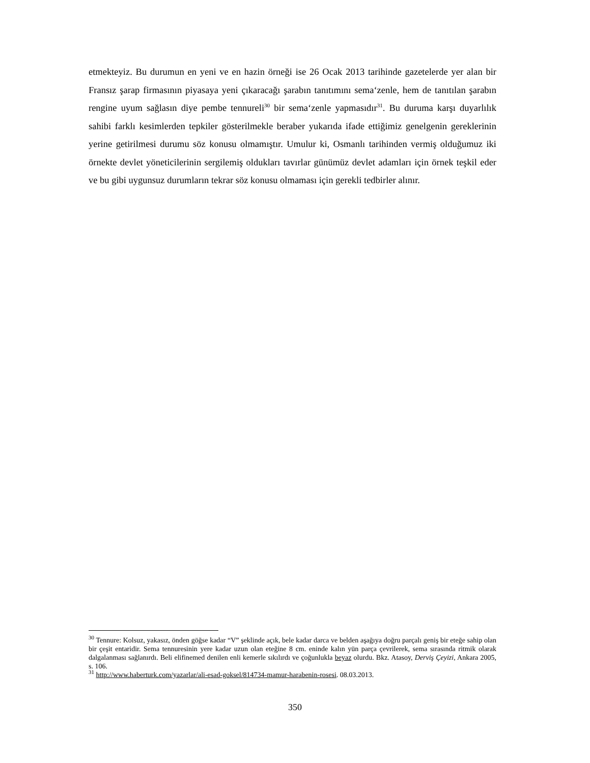etmekteyiz. Bu durumun en yeni ve en hazin örneği ise 26 Ocak 2013 tarihinde gazetelerde yer alan bir Fransız şarap firmasının piyasaya yeni çıkaracağı şarabın tanıtımını sema‘zenle, hem de tanıtılan şarabın rengine uyum sağlasın diye pembe tennureli<sup>30</sup> bir sema‘zenle yapmasıdır<sup>31</sup>. Bu duruma karşı duyarlılık sahibi farklı kesimlerden tepkiler gösterilmekle beraber yukarıda ifade ettiğimiz genelgenin gereklerinin yerine getirilmesi durumu söz konusu olmamıştır. Umulur ki, Osmanlı tarihinden vermiş olduğumuz iki örnekte devlet yöneticilerinin sergilemiş oldukları tavırlar günümüz devlet adamları için örnek teşkil eder ve bu gibi uygunsuz durumların tekrar söz konusu olmaması için gerekli tedbirler alınır.
<sup>30</sup> Tennure: Kolsuz, yakasız, önden göğse kadar “V” şeklinde açık, bele kadar darca ve belden aşağıya doğru parçalı geniş bir eteğe sahip olan bir çeşit entaridir. Sema tennuresinin yere kadar uzun olan eteğine 8 cm. eninde kalın yün parça çevrilerek, sema sırasında ritmik olarak dalgalanması sağlanırdı. Beli elifinemed denilen enli kemerle sıkılırdı ve çoğunlukla beyaz olurdu. Bkz. Atasoy, Derviş Çeyizi, Ankara 2005, s. 106.
<sup>31</sup> http://www.haberturk.com/yazarlar/ali-esad-goksel/814734-mamur-harabenin-rosesi. 08.03.2013.
350